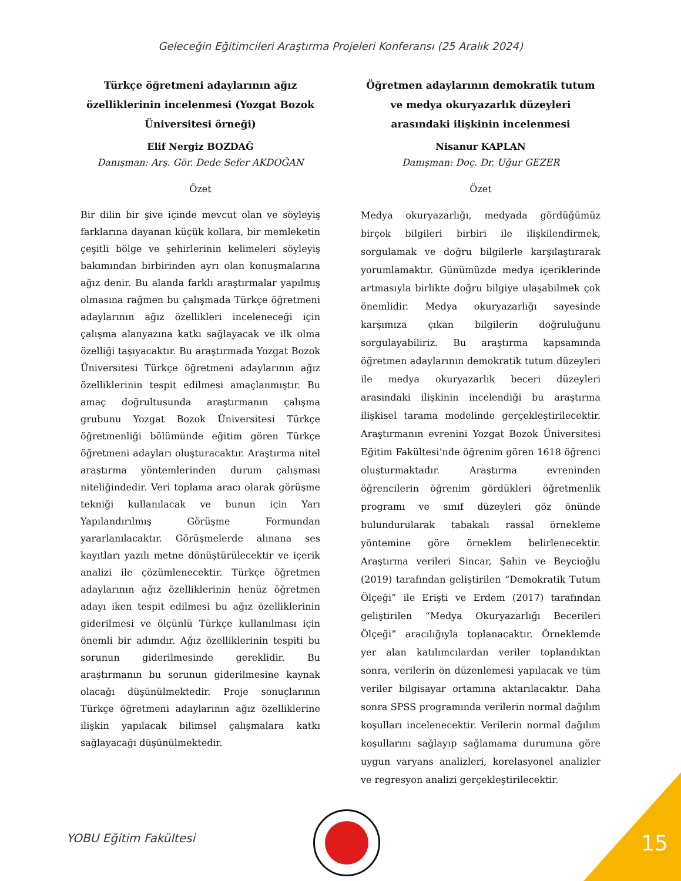Geleceğin Eğitimcileri Araştırma Projeleri Konferansı (25 Aralık 2024)
Türkçe öğretmeni adaylarının ağız özelliklerinin incelenmesi (Yozgat Bozok Üniversitesi örneği)
Elif Nergiz BOZDAĞ
Danışman: Arş. Gör. Dede Sefer AKDOĞAN
Özet
Bir dilin bir şive içinde mevcut olan ve söyleyiş farklarına dayanan küçük kollara, bir memleketin çeşitli bölge ve şehirlerinin kelimeleri söyleyiş bakımından birbirinden ayrı olan konuşmalarına ağız denir. Bu alanda farklı araştırmalar yapılmış olmasına rağmen bu çalışmada Türkçe öğretmeni adaylarının ağız özellikleri inceleneceği için çalışma alanyazına katkı sağlayacak ve ilk olma özelliği taşıyacaktır. Bu araştırmada Yozgat Bozok Üniversitesi Türkçe öğretmeni adaylarının ağız özelliklerinin tespit edilmesi amaçlanmıştır. Bu amaç doğrultusunda araştırmanın çalışma grubunu Yozgat Bozok Üniversitesi Türkçe öğretmenliği bölümünde eğitim gören Türkçe öğretmeni adayları oluşturacaktır. Araştırma nitel araştırma yöntemlerinden durum çalışması niteliğindedir. Veri toplama aracı olarak görüşme tekniği kullanılacak ve bunun için Yarı Yapılandırılmış Görüşme Formundan yararlanılacaktır. Görüşmelerde alınana ses kayıtları yazılı metne dönüştürülecektir ve içerik analizi ile çözümlenecektir. Türkçe öğretmen adaylarının ağız özelliklerinin henüz öğretmen adayı iken tespit edilmesi bu ağız özelliklerinin giderilmesi ve ölçünlü Türkçe kullanılması için önemli bir adımdır. Ağız özelliklerinin tespiti bu sorunun giderilmesinde gereklidir. Bu araştırmanın bu sorunun giderilmesine kaynak olacağı düşünülmektedir. Proje sonuçlarının Türkçe öğretmeni adaylarının ağız özelliklerine ilişkin yapılacak bilimsel çalışmalara katkı sağlayacağı düşünülmektedir.
Öğretmen adaylarının demokratik tutum ve medya okuryazarlık düzeyleri arasındaki ilişkinin incelenmesi
Nisanur KAPLAN
Danışman: Doç. Dr. Uğur GEZER
Özet
Medya okuryazarlığı, medyada gördüğümüz birçok bilgileri birbiri ile ilişkilendirmek, sorgulamak ve doğru bilgilerle karşılaştırarak yorumlamaktır. Günümüzde medya içeriklerinde artmasıyla birlikte doğru bilgiye ulaşabilmek çok önemlidir. Medya okuryazarlığı sayesinde karşımıza çıkan bilgilerin doğruluğunu sorgulayabiliriz. Bu araştırma kapsamında öğretmen adaylarının demokratik tutum düzeyleri ile medya okuryazarlık beceri düzeyleri arasındaki ilişkinin incelendiği bu araştırma ilişkisel tarama modelinde gerçekleştirilecektir. Araştırmanın evrenini Yozgat Bozok Üniversitesi Eğitim Fakültesi’nde öğrenim gören 1618 öğrenci oluşturmaktadır. Araştırma evreninden öğrencilerin öğrenim gördükleri öğretmenlik programı ve sınıf düzeyleri göz önünde bulundurularak tabakalı rassal örnekleme yöntemine göre örneklem belirlenecektir. Araştırma verileri Sincar, Şahin ve Beycioğlu (2019) tarafından geliştirilen “Demokratik Tutum Ölçeği” ile Erişti ve Erdem (2017) tarafından geliştirilen “Medya Okuryazarlığı Becerileri Ölçeği” aracılığıyla toplanacaktır. Örneklemde yer alan katılımcılardan veriler toplandıktan sonra, verilerin ön düzenlemesi yapılacak ve tüm veriler bilgisayar ortamına aktarılacaktır. Daha sonra SPSS programında verilerin normal dağılım koşulları incelenecektir. Verilerin normal dağılım koşullarını sağlayıp sağlamama durumuna göre uygun varyans analizleri, korelasyonel analizler ve regresyon analizi gerçekleştirilecektir.
YOBU Eğitim Fakültesi 15